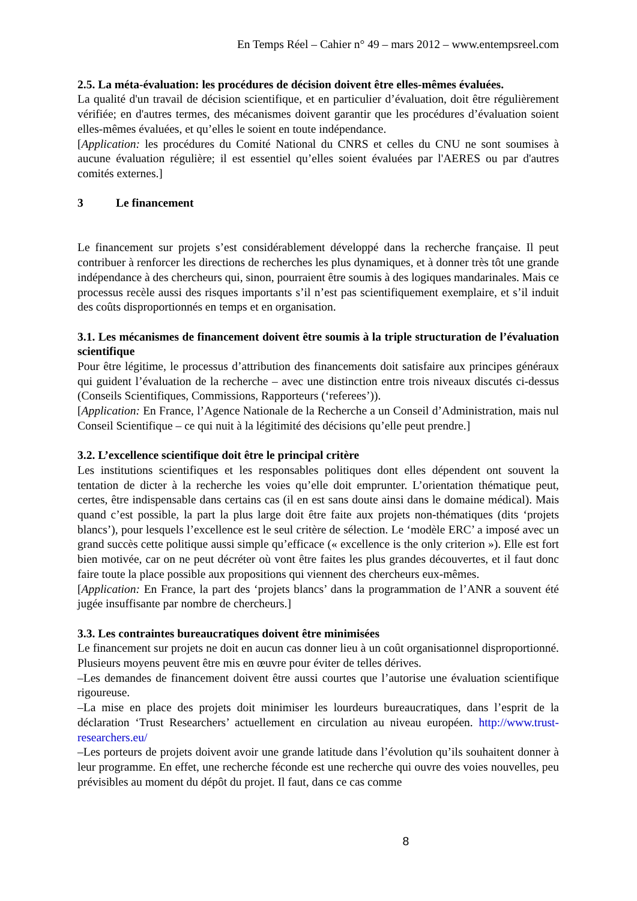En Temps Réel – Cahier n° 49 – mars 2012 – www.entempsreel.com
2.5. La méta-évaluation: les procédures de décision doivent être elles-mêmes évaluées.
La qualité d'un travail de décision scientifique, et en particulier d’évaluation, doit être régulièrement vérifiée; en d'autres termes, des mécanismes doivent garantir que les procédures d’évaluation soient elles-mêmes évaluées, et qu’elles le soient en toute indépendance.
[Application: les procédures du Comité National du CNRS et celles du CNU ne sont soumises à aucune évaluation régulière; il est essentiel qu’elles soient évaluées par l'AERES ou par d'autres comités externes.]
3 Le financement
Le financement sur projets s’est considérablement développé dans la recherche française. Il peut contribuer à renforcer les directions de recherches les plus dynamiques, et à donner très tôt une grande indépendance à des chercheurs qui, sinon, pourraient être soumis à des logiques mandarinales. Mais ce processus recèle aussi des risques importants s’il n’est pas scientifiquement exemplaire, et s’il induit des coûts disproportionnés en temps et en organisation.
3.1. Les mécanismes de financement doivent être soumis à la triple structuration de l’évaluation scientifique
Pour être légitime, le processus d’attribution des financements doit satisfaire aux principes généraux qui guident l’évaluation de la recherche – avec une distinction entre trois niveaux discutés ci-dessus (Conseils Scientifiques, Commissions, Rapporteurs (‘referees’)).
[Application: En France, l’Agence Nationale de la Recherche a un Conseil d’Administration, mais nul Conseil Scientifique – ce qui nuit à la légitimité des décisions qu’elle peut prendre.]
3.2. L’excellence scientifique doit être le principal critère
Les institutions scientifiques et les responsables politiques dont elles dépendent ont souvent la tentation de dicter à la recherche les voies qu’elle doit emprunter. L’orientation thématique peut, certes, être indispensable dans certains cas (il en est sans doute ainsi dans le domaine médical). Mais quand c’est possible, la part la plus large doit être faite aux projets non-thématiques (dits ‘projets blancs’), pour lesquels l’excellence est le seul critère de sélection. Le ‘modèle ERC’ a imposé avec un grand succès cette politique aussi simple qu’efficace (« excellence is the only criterion »). Elle est fort bien motivée, car on ne peut décréter où vont être faites les plus grandes découvertes, et il faut donc faire toute la place possible aux propositions qui viennent des chercheurs eux-mêmes.
[Application: En France, la part des ‘projets blancs’ dans la programmation de l’ANR a souvent été jugée insuffisante par nombre de chercheurs.]
3.3. Les contraintes bureaucratiques doivent être minimisées
Le financement sur projets ne doit en aucun cas donner lieu à un coût organisationnel disproportionné. Plusieurs moyens peuvent être mis en œuvre pour éviter de telles dérives.
–Les demandes de financement doivent être aussi courtes que l’autorise une évaluation scientifique rigoureuse.
–La mise en place des projets doit minimiser les lourdeurs bureaucratiques, dans l’esprit de la déclaration ‘Trust Researchers’ actuellement en circulation au niveau européen. http://www.trust-researchers.eu/
–Les porteurs de projets doivent avoir une grande latitude dans l’évolution qu’ils souhaitent donner à leur programme. En effet, une recherche féconde est une recherche qui ouvre des voies nouvelles, peu prévisibles au moment du dépôt du projet. Il faut, dans ce cas comme
8